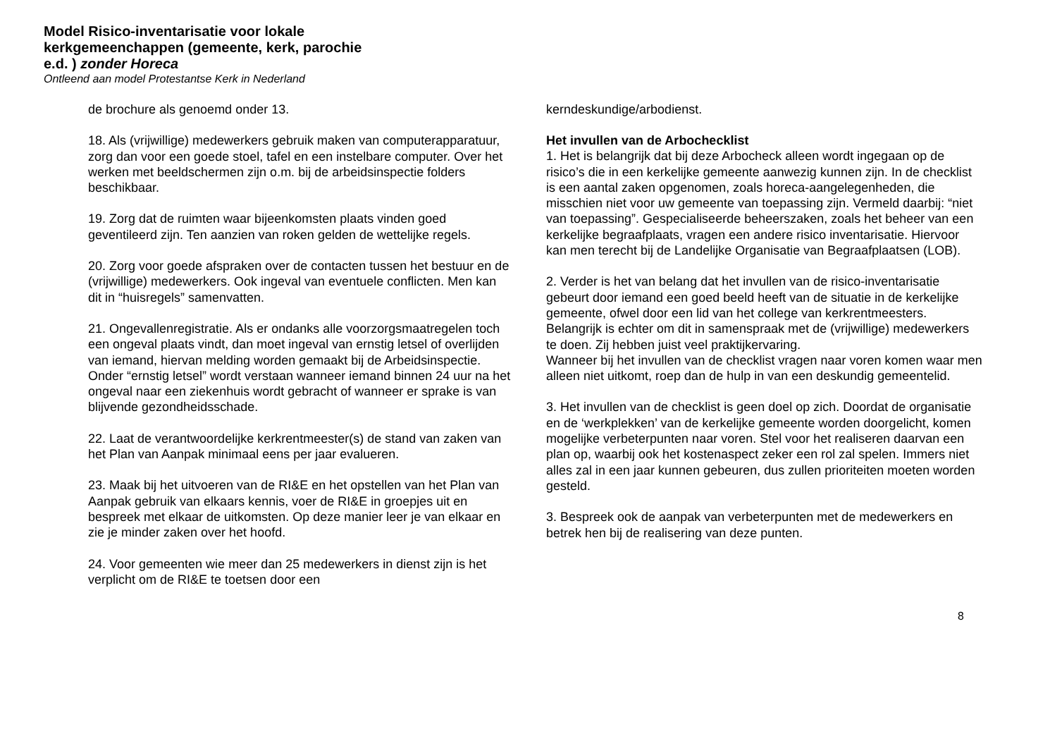Model Risico-inventarisatie voor lokale kerkgemeenchappen (gemeente, kerk, parochie e.d. ) zonder Horeca
Ontleend aan model Protestantse Kerk in Nederland
de brochure als genoemd onder 13.
18. Als (vrijwillige) medewerkers gebruik maken van computerapparatuur, zorg dan voor een goede stoel, tafel en een instelbare computer. Over het werken met beeldschermen zijn o.m. bij de arbeidsinspectie folders beschikbaar.
19. Zorg dat de ruimten waar bijeenkomsten plaats vinden goed geventileerd zijn. Ten aanzien van roken gelden de wettelijke regels.
20. Zorg voor goede afspraken over de contacten tussen het bestuur en de (vrijwillige) medewerkers. Ook ingeval van eventuele conflicten. Men kan dit in “huisregels” samenvatten.
21. Ongevallenregistratie. Als er ondanks alle voorzorgsmaatregelen toch een ongeval plaats vindt, dan moet ingeval van ernstig letsel of overlijden van iemand, hiervan melding worden gemaakt bij de Arbeidsinspectie. Onder “ernstig letsel” wordt verstaan wanneer iemand binnen 24 uur na het ongeval naar een ziekenhuis wordt gebracht of wanneer er sprake is van blijvende gezondheidsschade.
22. Laat de verantwoordelijke kerkrentmeester(s) de stand van zaken van het Plan van Aanpak minimaal eens per jaar evalueren.
23. Maak bij het uitvoeren van de RI&E en het opstellen van het Plan van Aanpak gebruik van elkaars kennis, voer de RI&E in groepjes uit en bespreek met elkaar de uitkomsten. Op deze manier leer je van elkaar en zie je minder zaken over het hoofd.
24. Voor gemeenten wie meer dan 25 medewerkers in dienst zijn is het verplicht om de RI&E te toetsen door een
kerndeskundige/arbodienst.
Het invullen van de Arbochecklist
1. Het is belangrijk dat bij deze Arbocheck alleen wordt ingegaan op de risico’s die in een kerkelijke gemeente aanwezig kunnen zijn. In de checklist is een aantal zaken opgenomen, zoals horeca-aangelegenheden, die misschien niet voor uw gemeente van toepassing zijn. Vermeld daarbij: “niet van toepassing”. Gespecialiseerde beheerszaken, zoals het beheer van een kerkelijke begraafplaats, vragen een andere risico inventarisatie. Hiervoor kan men terecht bij de Landelijke Organisatie van Begraafplaatsen (LOB).
2. Verder is het van belang dat het invullen van de risico-inventarisatie gebeurt door iemand een goed beeld heeft van de situatie in de kerkelijke gemeente, ofwel door een lid van het college van kerkrentmeesters. Belangrijk is echter om dit in samenspraak met de (vrijwillige) medewerkers te doen. Zij hebben juist veel praktijkervaring.
Wanneer bij het invullen van de checklist vragen naar voren komen waar men alleen niet uitkomt, roep dan de hulp in van een deskundig gemeentelid.
3. Het invullen van de checklist is geen doel op zich. Doordat de organisatie en de ‘werkplekken’ van de kerkelijke gemeente worden doorgelicht, komen mogelijke verbeterpunten naar voren. Stel voor het realiseren daarvan een plan op, waarbij ook het kostenaspect zeker een rol zal spelen. Immers niet alles zal in een jaar kunnen gebeuren, dus zullen prioriteiten moeten worden gesteld.
3. Bespreek ook de aanpak van verbeterpunten met de medewerkers en betrek hen bij de realisering van deze punten.
8